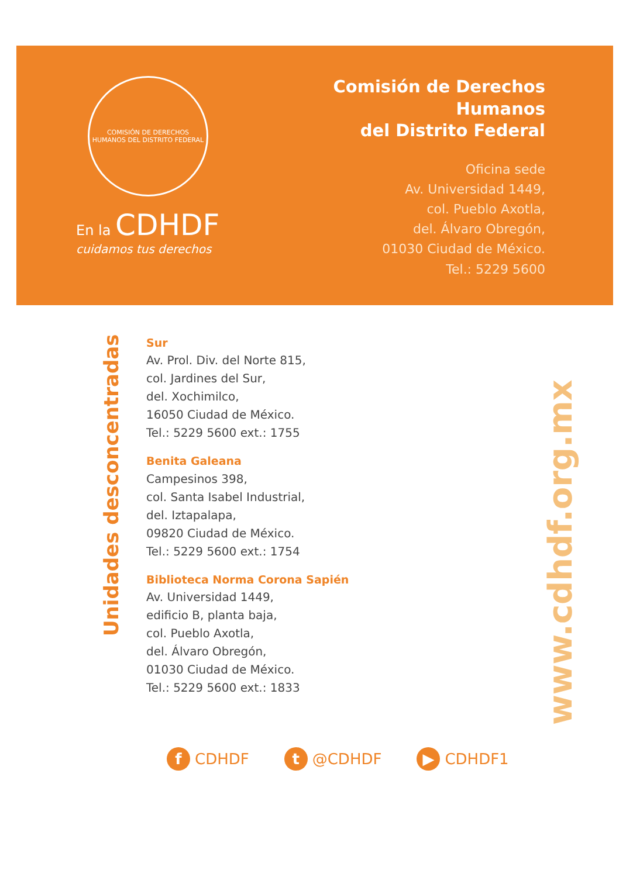COMISIÓN DE DERECHOS HUMANOS DEL DISTRITO FEDERAL
En la CDHDF
cuidamos tus derechos
Comisión de Derechos Humanos
del Distrito Federal
Oficina sede
Av. Universidad 1449,
col. Pueblo Axotla,
del. Álvaro Obregón,
01030 Ciudad de México.
Tel.: 5229 5600
Unidades desconcentradas
Sur
Av. Prol. Div. del Norte 815,
col. Jardines del Sur,
del. Xochimilco,
16050 Ciudad de México.
Tel.: 5229 5600 ext.: 1755
Benita Galeana
Campesinos 398,
col. Santa Isabel Industrial,
del. Iztapalapa,
09820 Ciudad de México.
Tel.: 5229 5600 ext.: 1754
Biblioteca Norma Corona Sapién
Av. Universidad 1449,
edificio B, planta baja,
col. Pueblo Axotla,
del. Álvaro Obregón,
01030 Ciudad de México.
Tel.: 5229 5600 ext.: 1833
www.cdhdf.org.mx
f CDHDF t @CDHDF ▶ CDHDF1